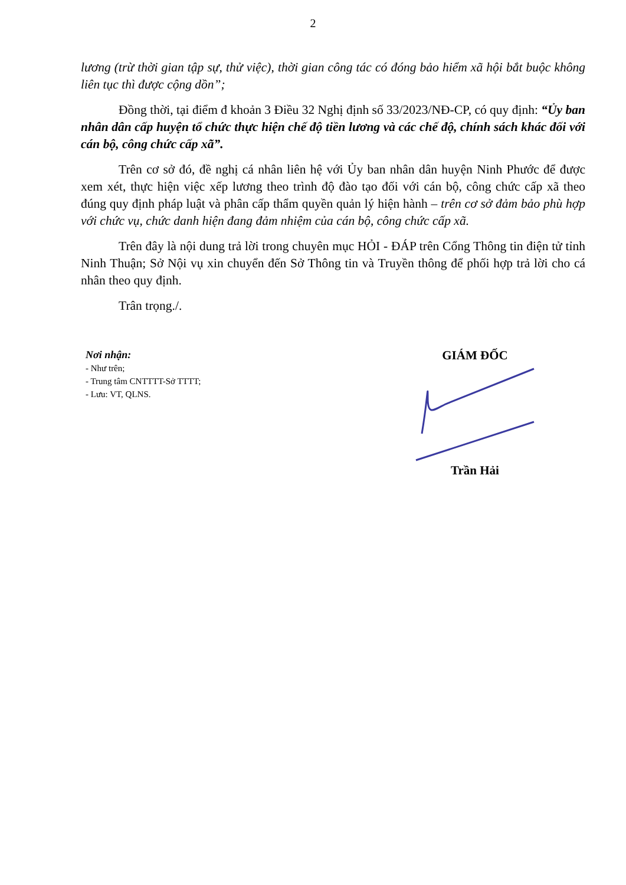2
lương (trừ thời gian tập sự, thử việc), thời gian công tác có đóng bảo hiểm xã hội bắt buộc không liên tục thì được cộng dồn”;
Đồng thời, tại điểm đ khoản 3 Điều 32 Nghị định số 33/2023/NĐ-CP, có quy định: “Ủy ban nhân dân cấp huyện tổ chức thực hiện chế độ tiền lương và các chế độ, chính sách khác đối với cán bộ, công chức cấp xã”.
Trên cơ sở đó, đề nghị cá nhân liên hệ với Ủy ban nhân dân huyện Ninh Phước để được xem xét, thực hiện việc xếp lương theo trình độ đào tạo đối với cán bộ, công chức cấp xã theo đúng quy định pháp luật và phân cấp thẩm quyền quản lý hiện hành – trên cơ sở đảm bảo phù hợp với chức vụ, chức danh hiện đang đảm nhiệm của cán bộ, công chức cấp xã.
Trên đây là nội dung trả lời trong chuyên mục HỎI - ĐÁP trên Cổng Thông tin điện tử tỉnh Ninh Thuận; Sở Nội vụ xin chuyển đến Sở Thông tin và Truyền thông để phối hợp trả lời cho cá nhân theo quy định.
Trân trọng./.
Nơi nhận:
- Như trên;
- Trung tâm CNTTTT-Sở TTTT;
- Lưu: VT, QLNS.
GIÁM ĐỐC Trần Hải